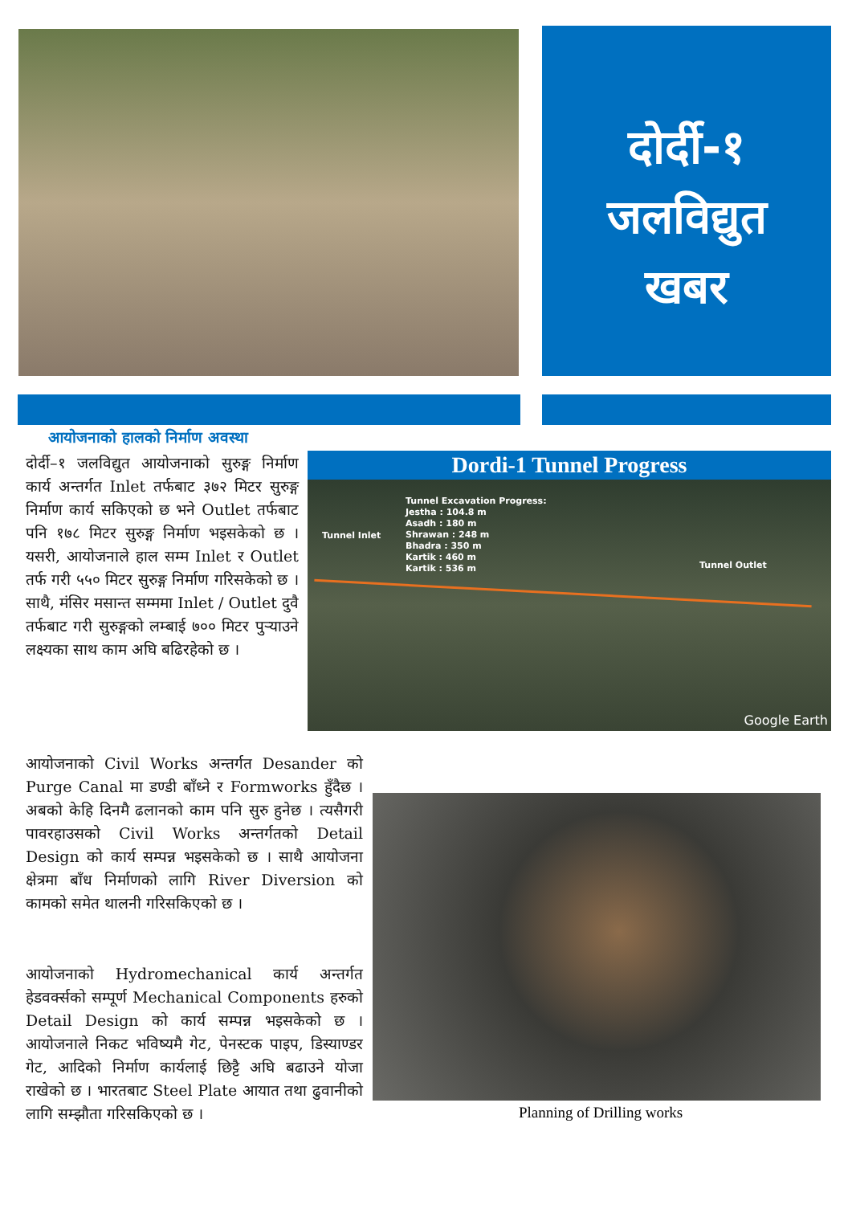दोर्दी-१
जलविद्युत
खबर
आयोजनाको हालको निर्माण अवस्था
दोर्दी–१ जलविद्युत आयोजनाको सुरुङ्ग निर्माण कार्य अन्तर्गत Inlet तर्फबाट ३७२ मिटर सुरुङ्ग निर्माण कार्य सकिएको छ भने Outlet तर्फबाट पनि १७८ मिटर सुरुङ्ग निर्माण भइसकेको छ । यसरी, आयोजनाले हाल सम्म Inlet र Outlet तर्फ गरी ५५० मिटर सुरुङ्ग निर्माण गरिसकेको छ । साथै, मंसिर मसान्त सम्ममा Inlet / Outlet दुवै तर्फबाट गरी सुरुङ्गको लम्बाई ७०० मिटर पुऱ्याउने लक्ष्यका साथ काम अघि बढिरहेको छ ।
Dordi-1 Tunnel Progress
Tunnel Excavation Progress:
Jestha : 104.8 m
Asadh : 180 m
Shrawan : 248 m
Bhadra : 350 m
Kartik : 460 m
Kartik : 536 m
Tunnel Inlet
Tunnel Outlet
Google Earth
आयोजनाको Civil Works अन्तर्गत Desander को Purge Canal मा डण्डी बाँध्ने र Formworks हुँदैछ । अबको केहि दिनमै ढलानको काम पनि सुरु हुनेछ । त्यसैगरी पावरहाउसको Civil Works अन्तर्गतको Detail Design को कार्य सम्पन्न भइसकेको छ । साथै आयोजना क्षेत्रमा बाँध निर्माणको लागि River Diversion को कामको समेत थालनी गरिसकिएको छ ।
आयोजनाको Hydromechanical कार्य अन्तर्गत हेडवर्क्सको सम्पूर्ण Mechanical Components हरुको Detail Design को कार्य सम्पन्न भइसकेको छ । आयोजनाले निकट भविष्यमै गेट, पेनस्टक पाइप, डिस्याण्डर गेट, आदिको निर्माण कार्यलाई छिट्टै अघि बढाउने योजा राखेको छ । भारतबाट Steel Plate आयात तथा ढुवानीको लागि सम्झौता गरिसकिएको छ ।
Planning of Drilling works